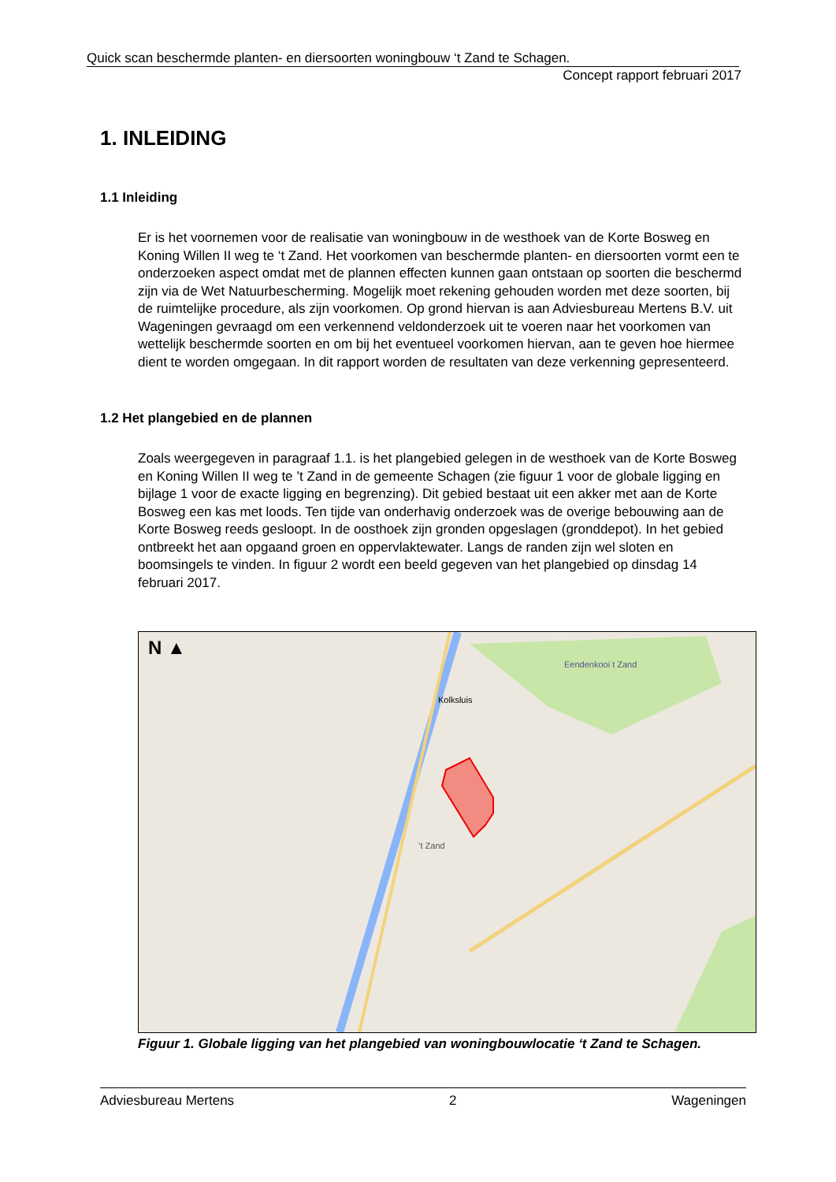Quick scan beschermde planten- en diersoorten woningbouw ‘t Zand te Schagen.
Concept rapport februari 2017
1. INLEIDING
1.1 Inleiding
Er is het voornemen voor de realisatie van woningbouw in de westhoek van de Korte Bosweg en Koning Willen II weg te ‘t Zand. Het voorkomen van beschermde planten- en diersoorten vormt een te onderzoeken aspect omdat met de plannen effecten kunnen gaan ontstaan op soorten die beschermd zijn via de Wet Natuurbescherming. Mogelijk moet rekening gehouden worden met deze soorten, bij de ruimtelijke procedure, als zijn voorkomen. Op grond hiervan is aan Adviesbureau Mertens B.V. uit Wageningen gevraagd om een verkennend veldonderzoek uit te voeren naar het voorkomen van wettelijk beschermde soorten en om bij het eventueel voorkomen hiervan, aan te geven hoe hiermee dient te worden omgegaan. In dit rapport worden de resultaten van deze verkenning gepresenteerd.
1.2 Het plangebied en de plannen
Zoals weergegeven in paragraaf 1.1. is het plangebied gelegen in de westhoek van de Korte Bosweg en Koning Willen II weg te ’t Zand in de gemeente Schagen (zie figuur 1 voor de globale ligging en bijlage 1 voor de exacte ligging en begrenzing). Dit gebied bestaat uit een akker met aan de Korte Bosweg een kas met loods. Ten tijde van onderhavig onderzoek was de overige bebouwing aan de Korte Bosweg reeds gesloopt. In de oosthoek zijn gronden opgeslagen (gronddepot). In het gebied ontbreekt het aan opgaand groen en oppervlaktewater. Langs de randen zijn wel sloten en boomsingels te vinden. In figuur 2 wordt een beeld gegeven van het plangebied op dinsdag 14 februari 2017.
N ▲
Kolksluis
’t Zand
Eendenkooi t Zand
Figuur 1. Globale ligging van het plangebied van woningbouwlocatie ‘t Zand te Schagen.
Adviesbureau Mertens 2 Wageningen